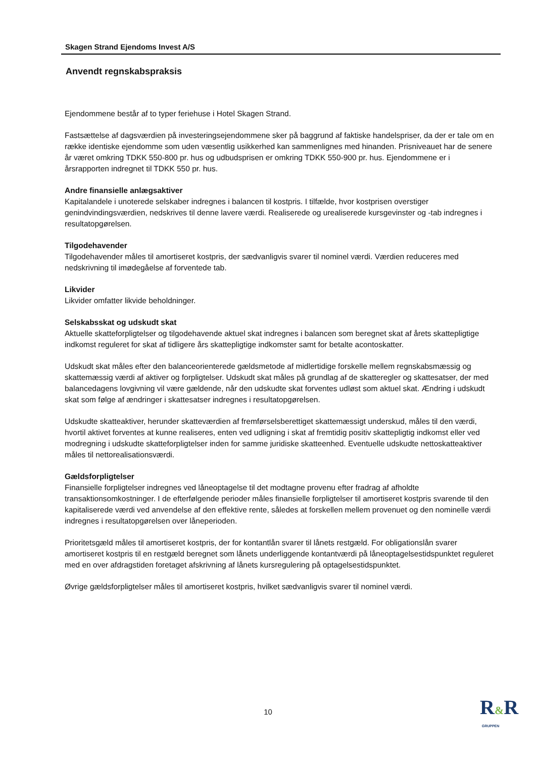Skagen Strand Ejendoms Invest A/S
Anvendt regnskabspraksis
Ejendommene består af to typer feriehuse i Hotel Skagen Strand.
Fastsættelse af dagsværdien på investeringsejendommene sker på baggrund af faktiske handelspriser, da der er tale om en række identiske ejendomme som uden væsentlig usikkerhed kan sammenlignes med hinanden. Prisniveauet har de senere år været omkring TDKK 550-800 pr. hus og udbudsprisen er omkring TDKK 550-900 pr. hus. Ejendommene er i årsrapporten indregnet til TDKK 550 pr. hus.
Andre finansielle anlægsaktiver
Kapitalandele i unoterede selskaber indregnes i balancen til kostpris. I tilfælde, hvor kostprisen overstiger genindvindingsværdien, nedskrives til denne lavere værdi. Realiserede og urealiserede kursgevinster og -tab indregnes i resultatopgørelsen.
Tilgodehavender
Tilgodehavender måles til amortiseret kostpris, der sædvanligvis svarer til nominel værdi. Værdien reduceres med nedskrivning til imødegåelse af forventede tab.
Likvider
Likvider omfatter likvide beholdninger.
Selskabsskat og udskudt skat
Aktuelle skatteforpligtelser og tilgodehavende aktuel skat indregnes i balancen som beregnet skat af årets skattepligtige indkomst reguleret for skat af tidligere års skattepligtige indkomster samt for betalte acontoskatter.
Udskudt skat måles efter den balanceorienterede gældsmetode af midlertidige forskelle mellem regnskabsmæssig og skattemæssig værdi af aktiver og forpligtelser. Udskudt skat måles på grundlag af de skatteregler og skattesatser, der med balancedagens lovgivning vil være gældende, når den udskudte skat forventes udløst som aktuel skat. Ændring i udskudt skat som følge af ændringer i skattesatser indregnes i resultatopgørelsen.
Udskudte skatteaktiver, herunder skatteværdien af fremførselsberettiget skattemæssigt underskud, måles til den værdi, hvortil aktivet forventes at kunne realiseres, enten ved udligning i skat af fremtidig positiv skattepligtig indkomst eller ved modregning i udskudte skatteforpligtelser inden for samme juridiske skatteenhed. Eventuelle udskudte nettoskatteaktiver måles til nettorealisationsværdi.
Gældsforpligtelser
Finansielle forpligtelser indregnes ved låneoptagelse til det modtagne provenu efter fradrag af afholdte transaktionsomkostninger. I de efterfølgende perioder måles finansielle forpligtelser til amortiseret kostpris svarende til den kapitaliserede værdi ved anvendelse af den effektive rente, således at forskellen mellem provenuet og den nominelle værdi indregnes i resultatopgørelsen over låneperioden.
Prioritetsgæld måles til amortiseret kostpris, der for kontantlån svarer til lånets restgæld. For obligationslån svarer amortiseret kostpris til en restgæld beregnet som lånets underliggende kontantværdi på låneoptagelsestidspunktet reguleret med en over afdragstiden foretaget afskrivning af lånets kursregulering på optagelsestidspunktet.
Øvrige gældsforpligtelser måles til amortiseret kostpris, hvilket sædvanligvis svarer til nominel værdi.
10
R&R
GRUPPEN